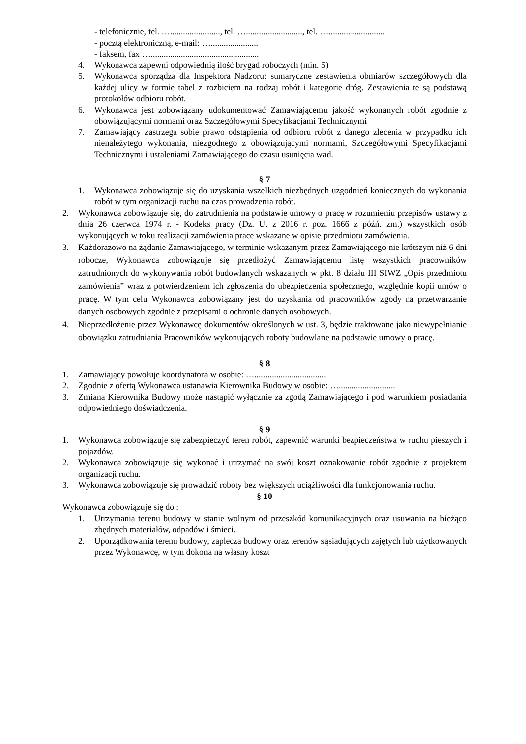- telefonicznie, tel. …......................., tel. ….........................., tel. …..........................
- pocztą elektroniczną, e-mail: …......................
- faksem, fax …..................................................
4. Wykonawca zapewni odpowiednią ilość brygad roboczych (min. 5)
5. Wykonawca sporządza dla Inspektora Nadzoru: sumaryczne zestawienia obmiarów szczegółowych dla każdej ulicy w formie tabel z rozbiciem na rodzaj robót i kategorie dróg. Zestawienia te są podstawą protokołów odbioru robót.
6. Wykonawca jest zobowiązany udokumentować Zamawiającemu jakość wykonanych robót zgodnie z obowiązującymi normami oraz Szczegółowymi Specyfikacjami Technicznymi
7. Zamawiający zastrzega sobie prawo odstąpienia od odbioru robót z danego zlecenia w przypadku ich nienależytego wykonania, niezgodnego z obowiązującymi normami, Szczegółowymi Specyfikacjami Technicznymi i ustaleniami Zamawiającego do czasu usunięcia wad.
§ 7
1. Wykonawca zobowiązuje się do uzyskania wszelkich niezbędnych uzgodnień koniecznych do wykonania robót w tym organizacji ruchu na czas prowadzenia robót.
2. Wykonawca zobowiązuje się, do zatrudnienia na podstawie umowy o pracę w rozumieniu przepisów ustawy z dnia 26 czerwca 1974 r. - Kodeks pracy (Dz. U. z 2016 r. poz. 1666 z późń. zm.) wszystkich osób wykonujących w toku realizacji zamówienia prace wskazane w opisie przedmiotu zamówienia.
3. Każdorazowo na żądanie Zamawiającego, w terminie wskazanym przez Zamawiającego nie krótszym niż 6 dni robocze, Wykonawca zobowiązuje się przedłożyć Zamawiającemu listę wszystkich pracowników zatrudnionych do wykonywania robót budowlanych wskazanych w pkt. 8 działu III SIWZ „Opis przedmiotu zamówienia” wraz z potwierdzeniem ich zgłoszenia do ubezpieczenia społecznego, względnie kopii umów o pracę. W tym celu Wykonawca zobowiązany jest do uzyskania od pracowników zgody na przetwarzanie danych osobowych zgodnie z przepisami o ochronie danych osobowych.
4. Nieprzedłożenie przez Wykonawcę dokumentów określonych w ust. 3, będzie traktowane jako niewypełnianie obowiązku zatrudniania Pracowników wykonujących roboty budowlane na podstawie umowy o pracę.
§ 8
1. Zamawiający powołuje koordynatora w osobie: ….................................
2. Zgodnie z ofertą Wykonawca ustanawia Kierownika Budowy w osobie: …..........................
3. Zmiana Kierownika Budowy może nastąpić wyłącznie za zgodą Zamawiającego i pod warunkiem posiadania odpowiedniego doświadczenia.
§ 9
1. Wykonawca zobowiązuje się zabezpieczyć teren robót, zapewnić warunki bezpieczeństwa w ruchu pieszych i pojazdów.
2. Wykonawca zobowiązuje się wykonać i utrzymać na swój koszt oznakowanie robót zgodnie z projektem organizacji ruchu.
3. Wykonawca zobowiązuje się prowadzić roboty bez większych uciążliwości dla funkcjonowania ruchu.
§ 10
Wykonawca zobowiązuje się do :
1. Utrzymania terenu budowy w stanie wolnym od przeszkód komunikacyjnych oraz usuwania na bieżąco zbędnych materiałów, odpadów i śmieci.
2. Uporządkowania terenu budowy, zaplecza budowy oraz terenów sąsiadujących zajętych lub użytkowanych przez Wykonawcę, w tym dokona na własny koszt